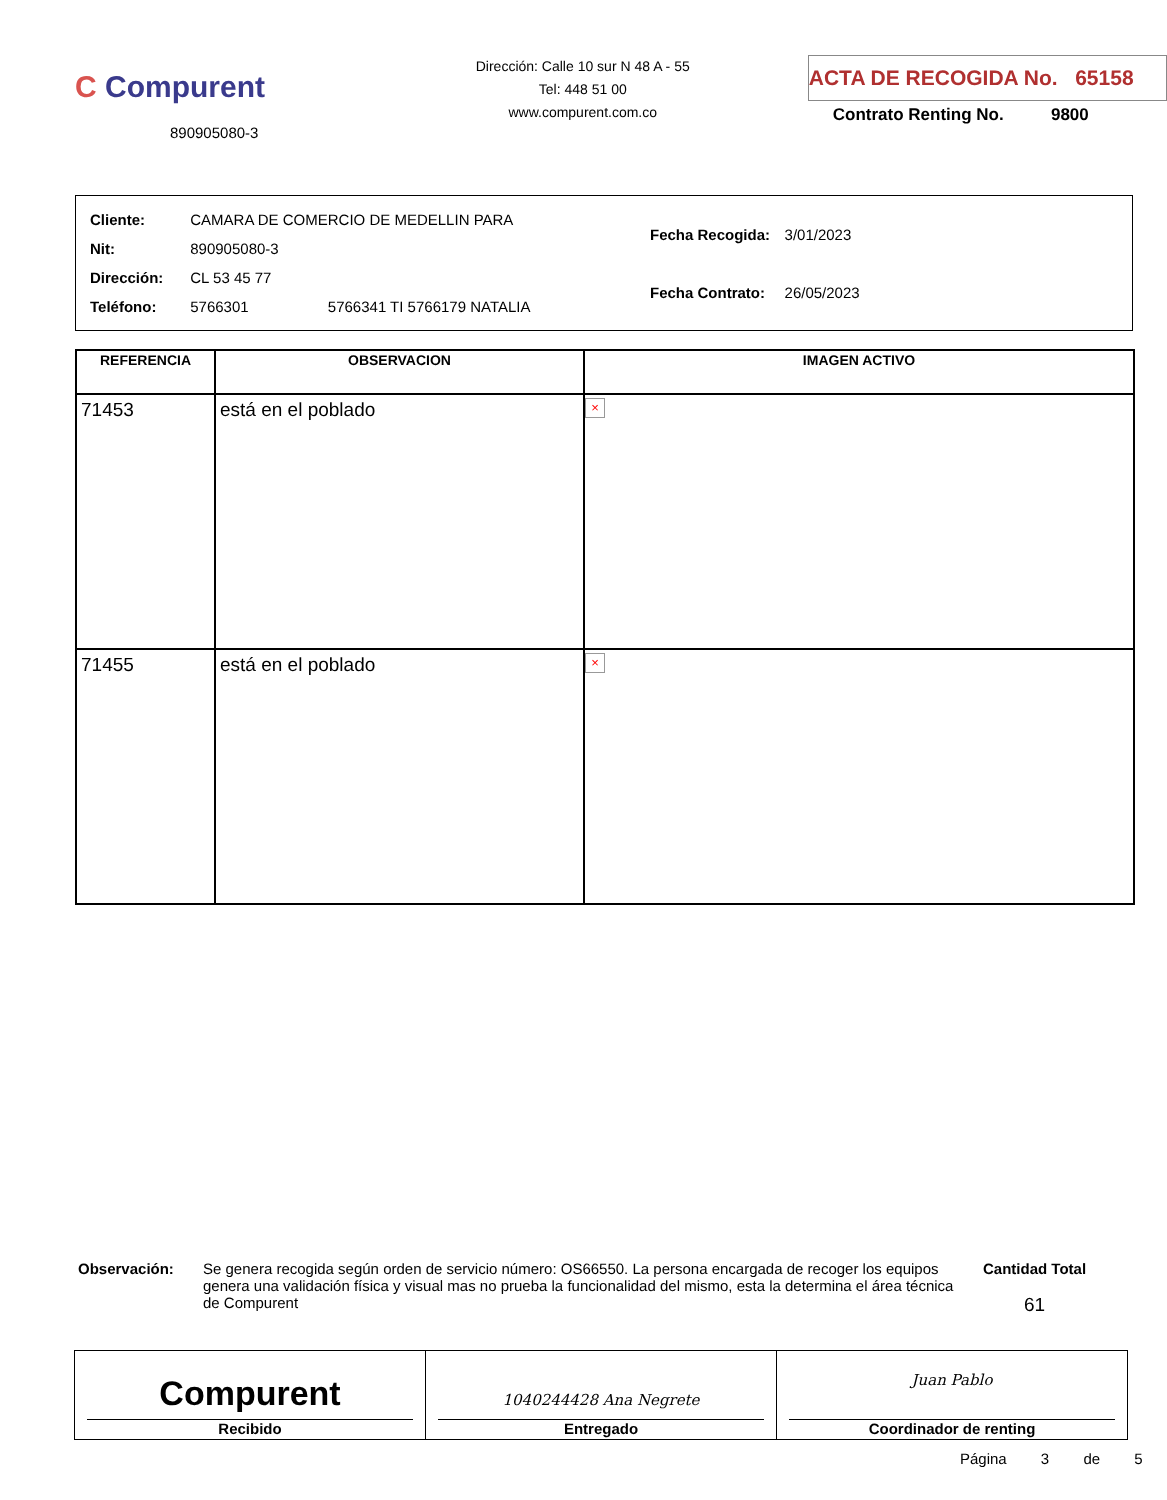C Compurent
890905080-3
Dirección: Calle 10 sur N 48 A - 55
Tel: 448 51 00
www.compurent.com.co
ACTA DE RECOGIDA No. 65158
Contrato Renting No. 9800
| Cliente: | CAMARA DE COMERCIO DE MEDELLIN PARA |
| Nit: | 890905080-3 |
| Dirección: | CL 53 45 77 |
| Teléfono: | 5766301 5766341 TI 5766179 NATALIA |
| Fecha Recogida: | 3/01/2023 |
| Fecha Contrato: | 26/05/2023 |
| REFERENCIA | OBSERVACION | IMAGEN ACTIVO |
| --- | --- | --- |
| 71453 | está en el poblado | × |
| 71455 | está en el poblado | × |
Observación: Se genera recogida según orden de servicio número: OS66550. La persona encargada de recoger los equipos genera una validación física y visual mas no prueba la funcionalidad del mismo, esta la determina el área técnica de Compurent
Cantidad Total
61
Compurent
Recibido
1040244428 Ana Negrete
Entregado
Juan Pablo
Coordinador de renting
Página 3 de 5